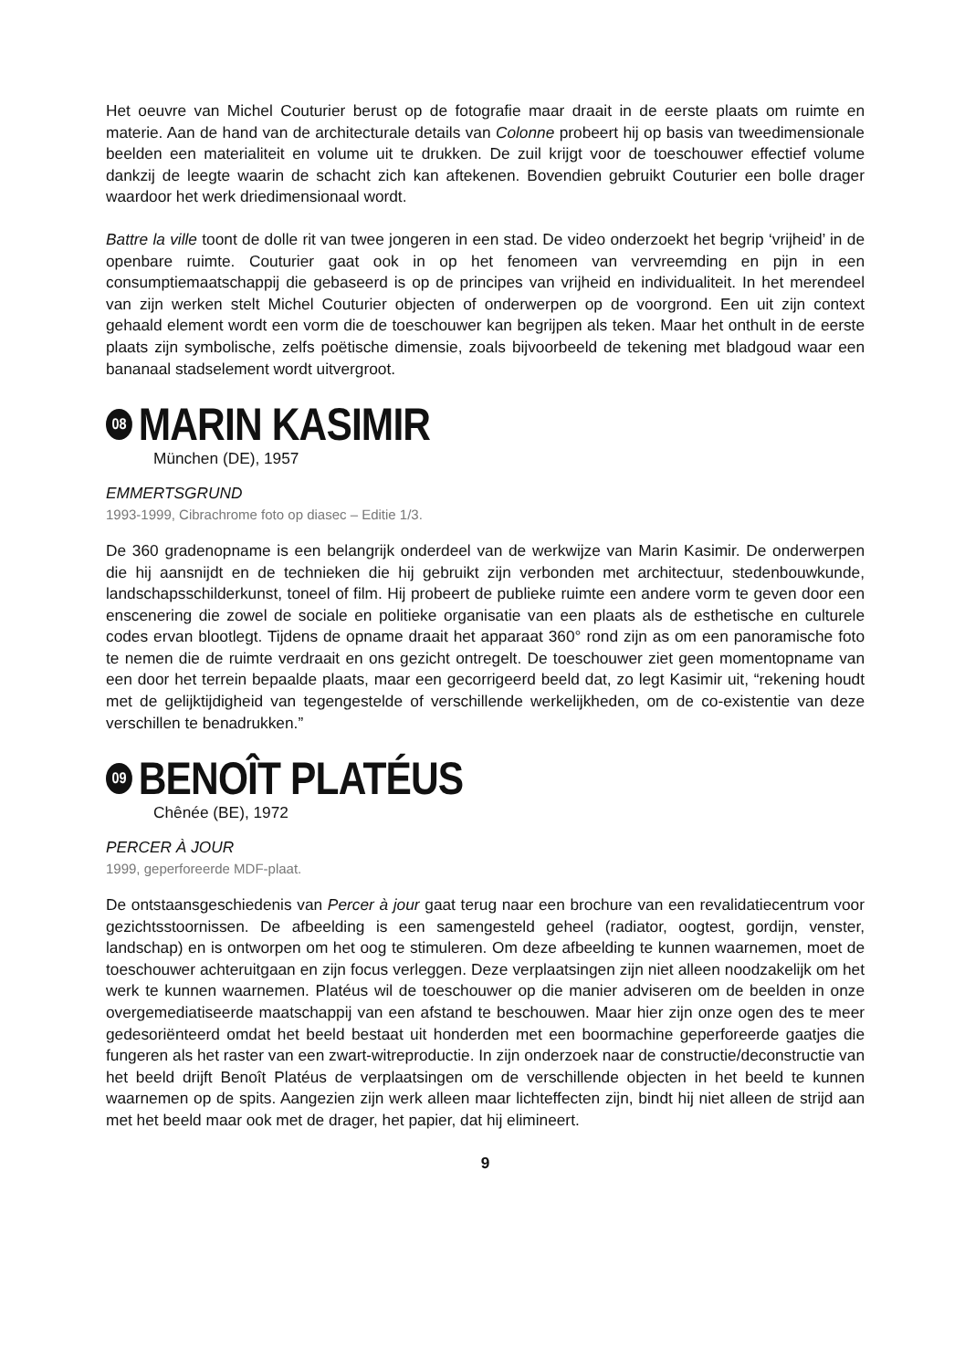Het oeuvre van Michel Couturier berust op de fotografie maar draait in de eerste plaats om ruimte en materie. Aan de hand van de architecturale details van Colonne probeert hij op basis van tweedimensionale beelden een materialiteit en volume uit te drukken. De zuil krijgt voor de toeschouwer effectief volume dankzij de leegte waarin de schacht zich kan aftekenen. Bovendien gebruikt Couturier een bolle drager waardoor het werk driedimensionaal wordt.
Battre la ville toont de dolle rit van twee jongeren in een stad. De video onderzoekt het begrip ‘vrijheid’ in de openbare ruimte. Couturier gaat ook in op het fenomeen van vervreemding en pijn in een consumptiemaatschappij die gebaseerd is op de principes van vrijheid en individualiteit. In het merendeel van zijn werken stelt Michel Couturier objecten of onderwerpen op de voorgrond. Een uit zijn context gehaald element wordt een vorm die de toeschouwer kan begrijpen als teken. Maar het onthult in de eerste plaats zijn symbolische, zelfs poëtische dimensie, zoals bijvoorbeeld de tekening met bladgoud waar een bananaal stadselement wordt uitvergroot.
08 MARIN KASIMIR
München (DE), 1957
EMMERTSGRUND
1993-1999, Cibrachrome foto op diasec – Editie 1/3.
De 360 gradenopname is een belangrijk onderdeel van de werkwijze van Marin Kasimir. De onderwerpen die hij aansnijdt en de technieken die hij gebruikt zijn verbonden met architectuur, stedenbouwkunde, landschapsschilderkunst, toneel of film. Hij probeert de publieke ruimte een andere vorm te geven door een enscenering die zowel de sociale en politieke organisatie van een plaats als de esthetische en culturele codes ervan blootlegt. Tijdens de opname draait het apparaat 360° rond zijn as om een panoramische foto te nemen die de ruimte verdraait en ons gezicht ontregelt. De toeschouwer ziet geen momentopname van een door het terrein bepaalde plaats, maar een gecorrigeerd beeld dat, zo legt Kasimir uit, “rekening houdt met de gelijktijdigheid van tegengestelde of verschillende werkelijkheden, om de co-existentie van deze verschillen te benadrukken.”
09 BENOÎT PLATÉUS
Chênée (BE), 1972
PERCER À JOUR
1999, geperforeerde MDF-plaat.
De ontstaansgeschiedenis van Percer à jour gaat terug naar een brochure van een revalidatiecentrum voor gezichtsstoornissen. De afbeelding is een samengesteld geheel (radiator, oogtest, gordijn, venster, landschap) en is ontworpen om het oog te stimuleren. Om deze afbeelding te kunnen waarnemen, moet de toeschouwer achteruitgaan en zijn focus verleggen. Deze verplaatsingen zijn niet alleen noodzakelijk om het werk te kunnen waarnemen. Platéus wil de toeschouwer op die manier adviseren om de beelden in onze overgemediatiseerde maatschappij van een afstand te beschouwen. Maar hier zijn onze ogen des te meer gedesoriënteerd omdat het beeld bestaat uit honderden met een boormachine geperforeerde gaatjes die fungeren als het raster van een zwart-witreproductie. In zijn onderzoek naar de constructie/deconstructie van het beeld drijft Benoît Platéus de verplaatsingen om de verschillende objecten in het beeld te kunnen waarnemen op de spits. Aangezien zijn werk alleen maar lichteffecten zijn, bindt hij niet alleen de strijd aan met het beeld maar ook met de drager, het papier, dat hij elimineert.
9